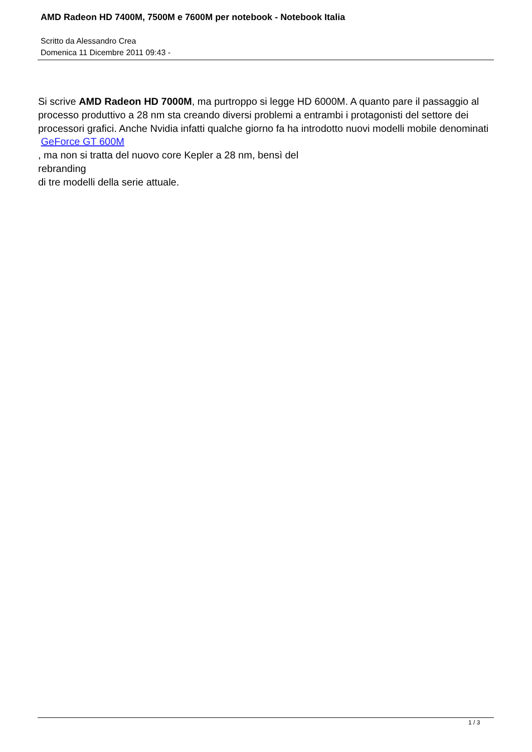AMD Radeon HD 7400M, 7500M e 7600M per notebook - Notebook Italia
Scritto da Alessandro Crea
Domenica 11 Dicembre 2011 09:43 -
Si scrive AMD Radeon HD 7000M, ma purtroppo si legge HD 6000M. A quanto pare il passaggio al processo produttivo a 28 nm sta creando diversi problemi a entrambi i protagonisti del settore dei processori grafici. Anche Nvidia infatti qualche giorno fa ha introdotto nuovi modelli mobile denominati
GeForce GT 600M
, ma non si tratta del nuovo core Kepler a 28 nm, bensì del
rebranding
di tre modelli della serie attuale.
1 / 3